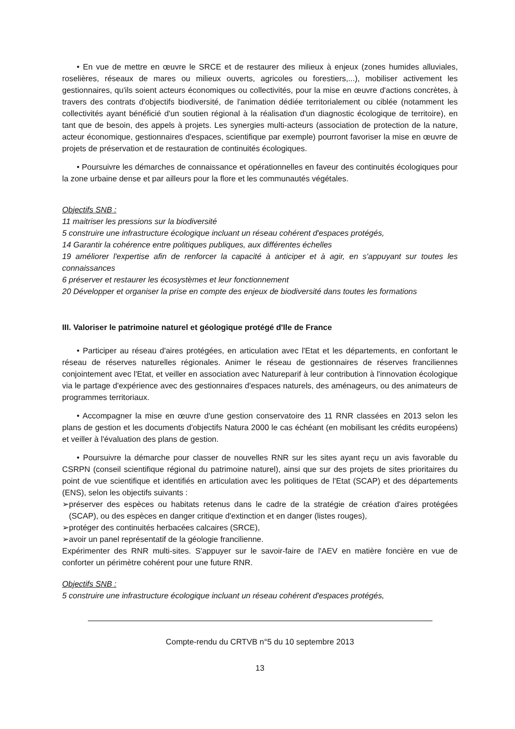• En vue de mettre en œuvre le SRCE et de restaurer des milieux à enjeux (zones humides alluviales, roselières, réseaux de mares ou milieux ouverts, agricoles ou forestiers,...), mobiliser activement les gestionnaires, qu'ils soient acteurs économiques ou collectivités, pour la mise en œuvre d'actions concrètes, à travers des contrats d'objectifs biodiversité, de l'animation dédiée territorialement ou ciblée (notamment les collectivités ayant bénéficié d'un soutien régional à la réalisation d'un diagnostic écologique de territoire), en tant que de besoin, des appels à projets. Les synergies multi-acteurs (association de protection de la nature, acteur économique, gestionnaires d'espaces, scientifique par exemple) pourront favoriser la mise en œuvre de projets de préservation et de restauration de continuités écologiques.
• Poursuivre les démarches de connaissance et opérationnelles en faveur des continuités écologiques pour la zone urbaine dense et par ailleurs pour la flore et les communautés végétales.
Objectifs SNB :
11 maitriser les pressions sur la biodiversité
5 construire une infrastructure écologique incluant un réseau cohérent d'espaces protégés,
14 Garantir la cohérence entre politiques publiques, aux différentes échelles
19 améliorer l'expertise afin de renforcer la capacité à anticiper et à agir, en s'appuyant sur toutes les connaissances
6 préserver et restaurer les écosystèmes et leur fonctionnement
20 Développer et organiser la prise en compte des enjeux de biodiversité dans toutes les formations
III. Valoriser le patrimoine naturel et géologique protégé d'Ile de France
• Participer au réseau d'aires protégées, en articulation avec l'Etat et les départements, en confortant le réseau de réserves naturelles régionales. Animer le réseau de gestionnaires de réserves franciliennes conjointement avec l'Etat, et veiller en association avec Natureparif à leur contribution à l'innovation écologique via le partage d'expérience avec des gestionnaires d'espaces naturels, des aménageurs, ou des animateurs de programmes territoriaux.
• Accompagner la mise en œuvre d'une gestion conservatoire des 11 RNR classées en 2013 selon les plans de gestion et les documents d'objectifs Natura 2000 le cas échéant (en mobilisant les crédits européens) et veiller à l'évaluation des plans de gestion.
• Poursuivre la démarche pour classer de nouvelles RNR sur les sites ayant reçu un avis favorable du CSRPN (conseil scientifique régional du patrimoine naturel), ainsi que sur des projets de sites prioritaires du point de vue scientifique et identifiés en articulation avec les politiques de l'Etat (SCAP) et des départements (ENS), selon les objectifs suivants :
➢préserver des espèces ou habitats retenus dans le cadre de la stratégie de création d'aires protégées (SCAP), ou des espèces en danger critique d'extinction et en danger (listes rouges),
➢protéger des continuités herbacées calcaires (SRCE),
➢avoir un panel représentatif de la géologie francilienne.
Expérimenter des RNR multi-sites. S'appuyer sur le savoir-faire de l'AEV en matière foncière en vue de conforter un périmètre cohérent pour une future RNR.
Objectifs SNB :
5 construire une infrastructure écologique incluant un réseau cohérent d'espaces protégés,
Compte-rendu du CRTVB n°5 du 10 septembre 2013
13